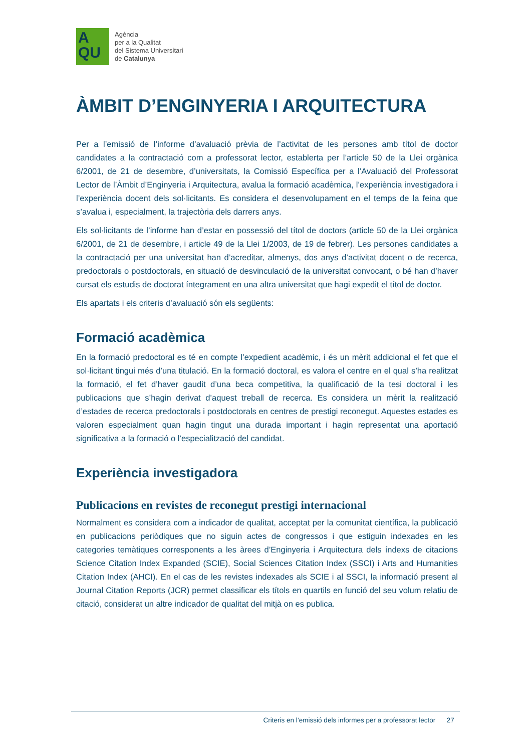A
QU
Agència
per a la Qualitat
del Sistema Universitari
de Catalunya
ÀMBIT D’ENGINYERIA I ARQUITECTURA
Per a l’emissió de l’informe d’avaluació prèvia de l’activitat de les persones amb títol de doctor candidates a la contractació com a professorat lector, establerta per l’article 50 de la Llei orgànica 6/2001, de 21 de desembre, d’universitats, la Comissió Específica per a l’Avaluació del Professorat Lector de l’Àmbit d’Enginyeria i Arquitectura, avalua la formació acadèmica, l’experiència investigadora i l’experiència docent dels sol·licitants. Es considera el desenvolupament en el temps de la feina que s’avalua i, especialment, la trajectòria dels darrers anys.
Els sol·licitants de l’informe han d’estar en possessió del títol de doctors (article 50 de la Llei orgànica 6/2001, de 21 de desembre, i article 49 de la Llei 1/2003, de 19 de febrer). Les persones candidates a la contractació per una universitat han d’acreditar, almenys, dos anys d’activitat docent o de recerca, predoctorals o postdoctorals, en situació de desvinculació de la universitat convocant, o bé han d’haver cursat els estudis de doctorat íntegrament en una altra universitat que hagi expedit el títol de doctor.
Els apartats i els criteris d’avaluació són els següents:
Formació acadèmica
En la formació predoctoral es té en compte l’expedient acadèmic, i és un mèrit addicional el fet que el sol·licitant tingui més d’una titulació. En la formació doctoral, es valora el centre en el qual s’ha realitzat la formació, el fet d’haver gaudit d’una beca competitiva, la qualificació de la tesi doctoral i les publicacions que s’hagin derivat d’aquest treball de recerca. Es considera un mèrit la realització d’estades de recerca predoctorals i postdoctorals en centres de prestigi reconegut. Aquestes estades es valoren especialment quan hagin tingut una durada important i hagin representat una aportació significativa a la formació o l’especialització del candidat.
Experiència investigadora
Publicacions en revistes de reconegut prestigi internacional
Normalment es considera com a indicador de qualitat, acceptat per la comunitat científica, la publicació en publicacions periòdiques que no siguin actes de congressos i que estiguin indexades en les categories temàtiques corresponents a les àrees d’Enginyeria i Arquitectura dels índexs de citacions Science Citation Index Expanded (SCIE), Social Sciences Citation Index (SSCI) i Arts and Humanities Citation Index (AHCI). En el cas de les revistes indexades als SCIE i al SSCI, la informació present al Journal Citation Reports (JCR) permet classificar els títols en quartils en funció del seu volum relatiu de citació, considerat un altre indicador de qualitat del mitjà on es publica.
Criteris en l’emissió dels informes per a professorat lector 27